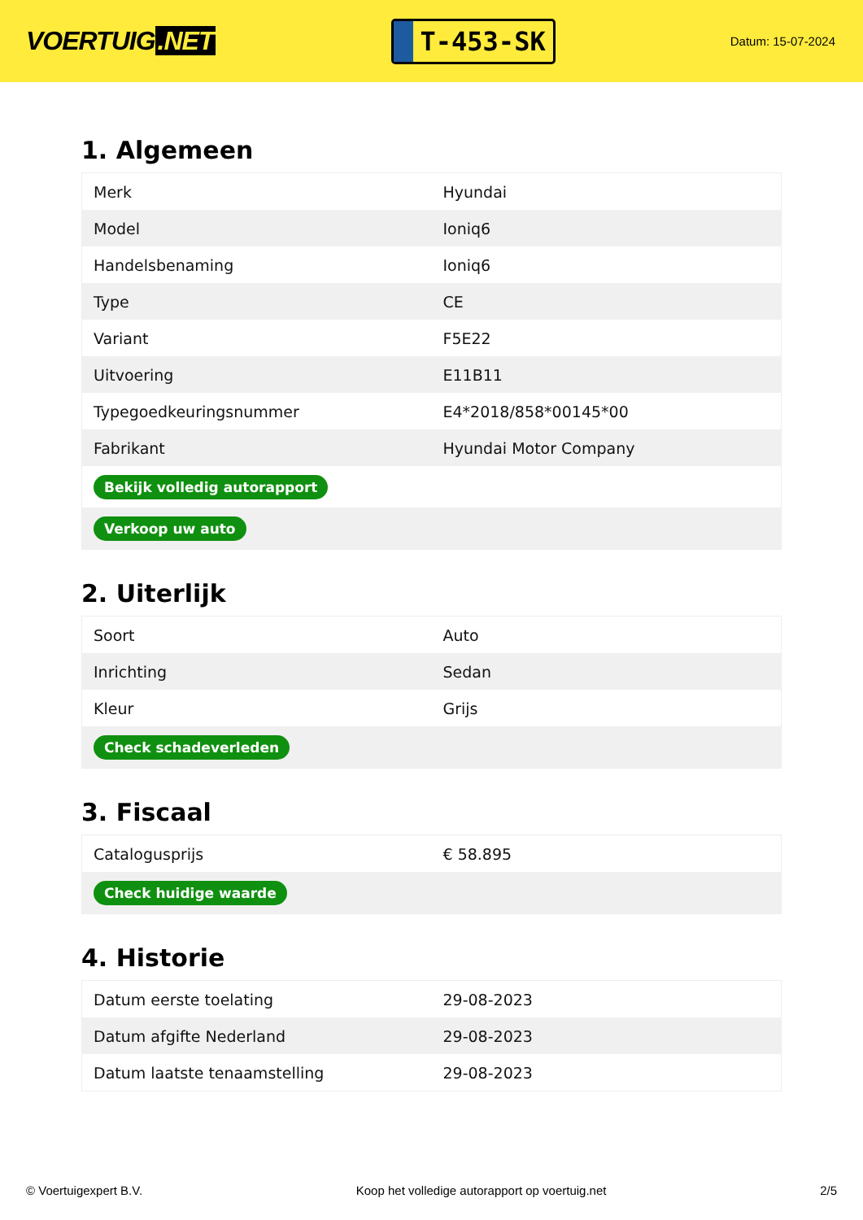VOERTUIG.NET
T-453-SK
Datum: 15-07-2024
1. Algemeen
| Merk | Hyundai |
| Model | Ioniq6 |
| Handelsbenaming | Ioniq6 |
| Type | CE |
| Variant | F5E22 |
| Uitvoering | E11B11 |
| Typegoedkeuringsnummer | E4*2018/858*00145*00 |
| Fabrikant | Hyundai Motor Company |
| Bekijk volledig autorapport | |
| Verkoop uw auto | |
2. Uiterlijk
| Soort | Auto |
| Inrichting | Sedan |
| Kleur | Grijs |
| Check schadeverleden | |
3. Fiscaal
| Catalogusprijs | € 58.895 |
| Check huidige waarde | |
4. Historie
| Datum eerste toelating | 29-08-2023 |
| Datum afgifte Nederland | 29-08-2023 |
| Datum laatste tenaamstelling | 29-08-2023 |
© Voertuigexpert B.V. Koop het volledige autorapport op voertuig.net 2/5